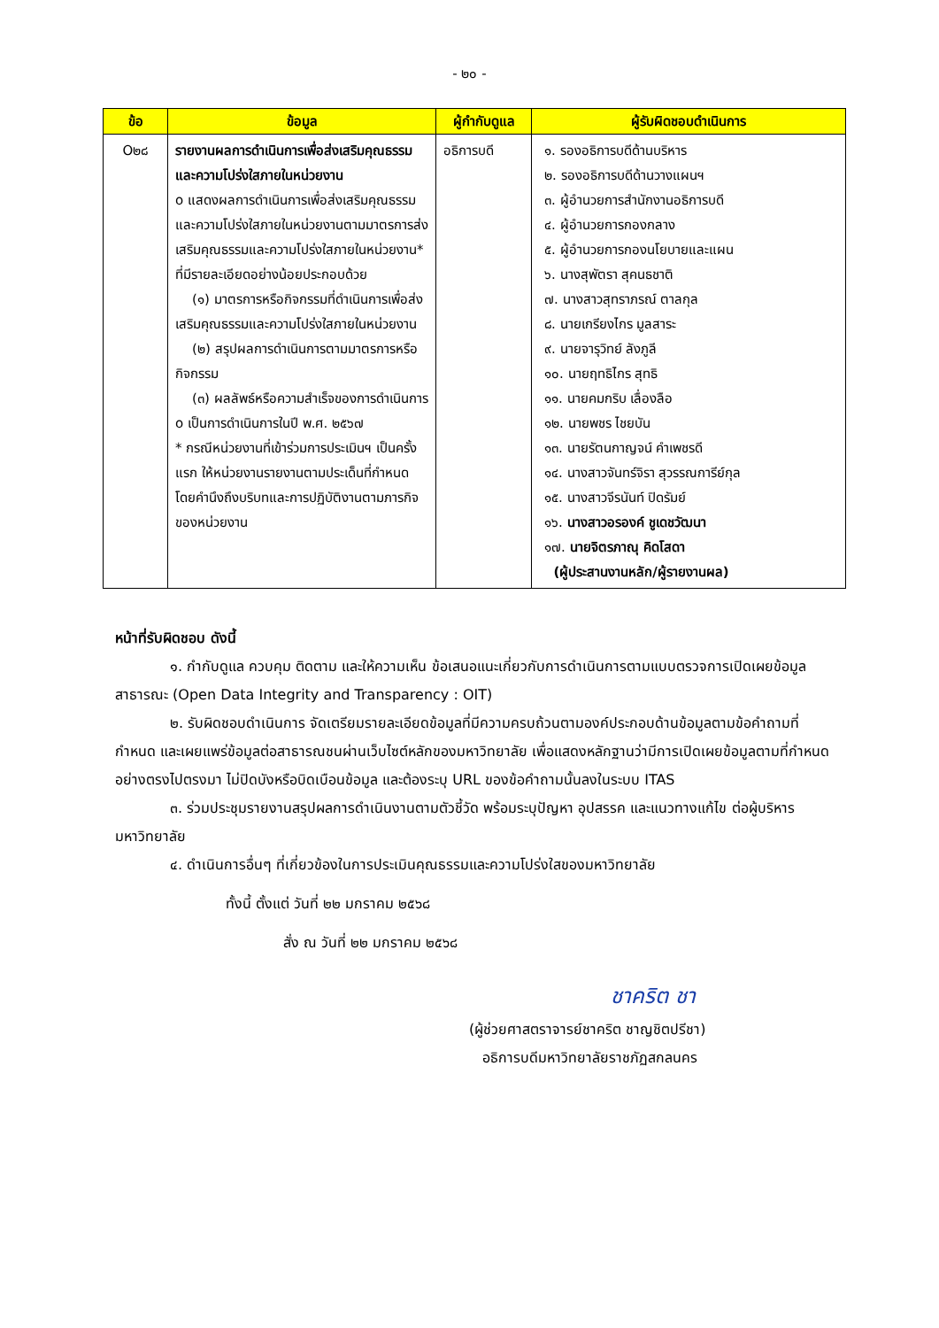- ๒๐ -
| ข้อ | ข้อมูล | ผู้กำกับดูแล | ผู้รับผิดชอบดำเนินการ |
| --- | --- | --- | --- |
| O๒๘ | รายงานผลการดำเนินการเพื่อส่งเสริมคุณธรรมและความโปร่งใสภายในหน่วยงาน o แสดงผลการดำเนินการเพื่อส่งเสริมคุณธรรมและความโปร่งใสภายในหน่วยงานตามมาตรการส่งเสริมคุณธรรมและความโปร่งใสภายในหน่วยงาน* ที่มีรายละเอียดอย่างน้อยประกอบด้วย (๑) มาตรการหรือกิจกรรมที่ดำเนินการเพื่อส่งเสริมคุณธรรมและความโปร่งใสภายในหน่วยงาน (๒) สรุปผลการดำเนินการตามมาตรการหรือกิจกรรม (๓) ผลลัพธ์หรือความสำเร็จของการดำเนินการ o เป็นการดำเนินการในปี พ.ศ. ๒๕๖๗ * กรณีหน่วยงานที่เข้าร่วมการประเมินฯ เป็นครั้งแรก ให้หน่วยงานรายงานตามประเด็นที่กำหนดโดยคำนึงถึงบริบทและการปฏิบัติงานตามภารกิจของหน่วยงาน | อธิการบดี | ๑. รองอธิการบดีด้านบริหาร ๒. รองอธิการบดีด้านวางแผนฯ ๓. ผู้อำนวยการสำนักงานอธิการบดี ๔. ผู้อำนวยการกองกลาง ๕. ผู้อำนวยการกองนโยบายและแผน ๖. นางสุพัตรา สุคนธชาติ ๗. นางสาวสุทราภรณ์ ตาลกุล ๘. นายเกรียงไกร มูลสาระ ๙. นายจารุวิทย์ ลังภูลี ๑๐. นายฤทธิไกร สุทธิ ๑๑. นายคมกริบ เลื่องลือ ๑๒. นายพชร ไชยบัน ๑๓. นายรัตนกาญจน์ คำเพชรดี ๑๔. นางสาวจันทร์จิรา สุวรรณการีย์กุล ๑๕. นางสาวจีรนันท์ ปิดรัมย์ ๑๖. นางสาวอรองค์ ชูเดชวัฒนา ๑๗. นายจิตรภาณุ คิดโสดา (ผู้ประสานงานหลัก/ผู้รายงานผล) |
หน้าที่รับผิดชอบ ดังนี้
๑. กำกับดูแล ควบคุม ติดตาม และให้ความเห็น ข้อเสนอแนะเกี่ยวกับการดำเนินการตามแบบตรวจการเปิดเผยข้อมูลสาธารณะ (Open Data Integrity and Transparency : OIT)
๒. รับผิดชอบดำเนินการ จัดเตรียมรายละเอียดข้อมูลที่มีความครบถ้วนตามองค์ประกอบด้านข้อมูลตามข้อคำถามที่กำหนด และเผยแพร่ข้อมูลต่อสาธารณชนผ่านเว็บไซต์หลักของมหาวิทยาลัย เพื่อแสดงหลักฐานว่ามีการเปิดเผยข้อมูลตามที่กำหนด อย่างตรงไปตรงมา ไม่ปิดบังหรือบิดเบือนข้อมูล และต้องระบุ URL ของข้อคำถามนั้นลงในระบบ ITAS
๓. ร่วมประชุมรายงานสรุปผลการดำเนินงานตามตัวชี้วัด พร้อมระบุปัญหา อุปสรรค และแนวทางแก้ไข ต่อผู้บริหารมหาวิทยาลัย
๔. ดำเนินการอื่นๆ ที่เกี่ยวข้องในการประเมินคุณธรรมและความโปร่งใสของมหาวิทยาลัย
ทั้งนี้ ตั้งแต่ วันที่ ๒๒ มกราคม ๒๕๖๘
สั่ง ณ วันที่ ๒๒ มกราคม ๒๕๖๘
ชาคริต ชา
(ผู้ช่วยศาสตราจารย์ชาคริต ชาญชิตปรีชา)
อธิการบดีมหาวิทยาลัยราชภัฏสกลนคร